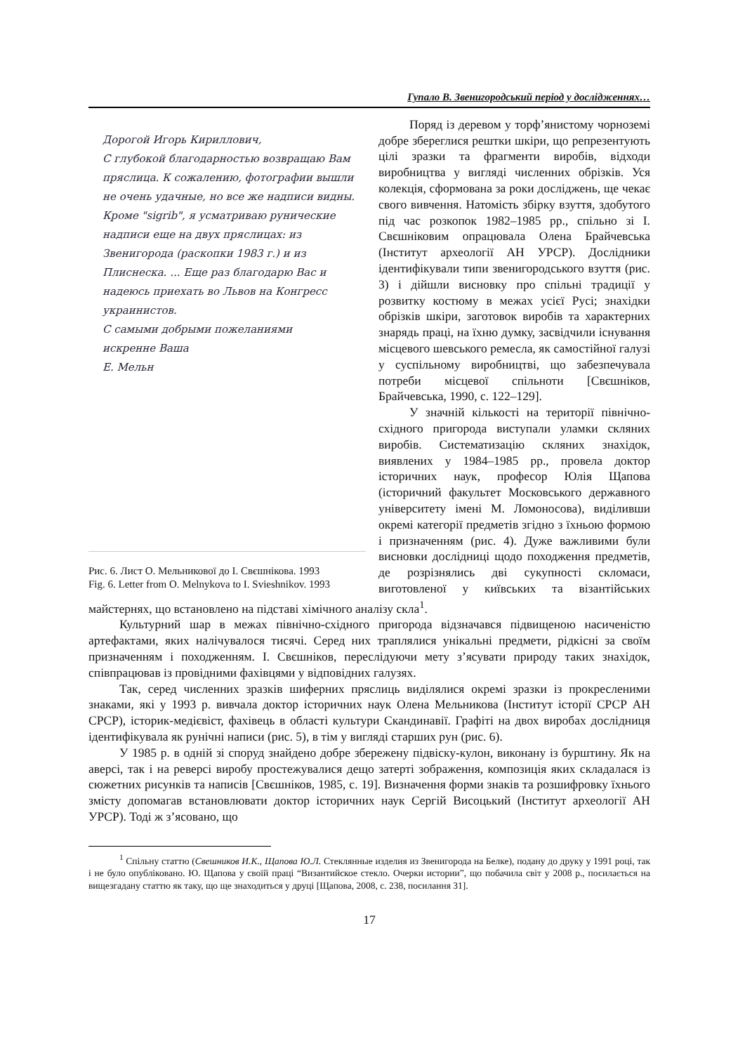Гупало В. Звенигородський період у дослідженнях…
Дорогой Игорь Кириллович,
С глубокой благодарностью возвращаю Вам пряслица. К сожалению, фотографии вышли не очень удачные, но все же надписи видны. Кроме "sigrib", я усматриваю рунические надписи еще на двух пряслицах: из Звенигорода (раскопки 1983 г.) и из Плиснеска. ... Еще раз благодарю Вас и надеюсь приехать во Львов на Конгресс украинистов.
С самыми добрыми пожеланиями
искренне Ваша
Е. Мельн
Рис. 6. Лист О. Мельникової до І. Свєшнікова. 1993
Fig. 6. Letter from O. Melnykova to I. Svieshnikov. 1993
Поряд із деревом у торф’янистому чорноземі добре збереглися рештки шкіри, що репрезентують цілі зразки та фрагменти виробів, відходи виробництва у вигляді численних обрізків. Уся колекція, сформована за роки досліджень, ще чекає свого вивчення. Натомість збірку взуття, здобутого під час розкопок 1982–1985 рр., спільно зі І. Свєшніковим опрацювала Олена Брайчевська (Інститут археології АН УРСР). Дослідники ідентифікували типи звенигородського взуття (рис. 3) і дійшли висновку про спільні традиції у розвитку костюму в межах усієї Русі; знахідки обрізків шкіри, заготовок виробів та характерних знарядь праці, на їхню думку, засвідчили існування місцевого шевського ремесла, як самостійної галузі у суспільному виробництві, що забезпечувала потреби місцевої спільноти [Свєшніков, Брайчевська, 1990, с. 122–129].
У значній кількості на території північно-східного пригорода виступали уламки скляних виробів. Систематизацію скляних знахідок, виявлених у 1984–1985 рр., провела доктор історичних наук, професор Юлія Щапова (історичний факультет Московського державного університету імені М. Ломоносова), виділивши окремі категорії предметів згідно з їхньою формою і призначенням (рис. 4). Дуже важливими були висновки дослідниці щодо походження предметів, де розрізнялись дві сукупності скломаси, виготовленої у київських та візантійських майстернях, що встановлено на підставі хімічного аналізу скла<sup>1</sup>.
Культурний шар в межах північно-східного пригорода відзначався підвищеною насиченістю артефактами, яких налічувалося тисячі. Серед них траплялися унікальні предмети, рідкісні за своїм призначенням і походженням. І. Свєшніков, переслідуючи мету з’ясувати природу таких знахідок, співпрацював із провідними фахівцями у відповідних галузях.
Так, серед численних зразків шиферних пряслиць виділялися окремі зразки із прокресленими знаками, які у 1993 р. вивчала доктор історичних наук Олена Мельникова (Інститут історії СРСР АН СРСР), історик-медієвіст, фахівець в області культури Скандинавії. Графіті на двох виробах дослідниця ідентифікувала як рунічні написи (рис. 5), в тім у вигляді старших рун (рис. 6).
У 1985 р. в одній зі споруд знайдено добре збережену підвіску-кулон, виконану із бурштину. Як на аверсі, так і на реверсі виробу простежувалися дещо затерті зображення, композиція яких складалася із сюжетних рисунків та написів [Свєшніков, 1985, с. 19]. Визначення форми знаків та розшифровку їхнього змісту допомагав встановлювати доктор історичних наук Сергій Висоцький (Інститут археології АН УРСР). Тоді ж з’ясовано, що
<sup>1</sup> Спільну статтю (Свешников И.К., Щапова Ю.Л. Стеклянные изделия из Звенигорода на Белке), подану до друку у 1991 році, так і не було опубліковано. Ю. Щапова у своїй праці “Византийское стекло. Очерки истории”, що побачила світ у 2008 р., посилається на вищезгадану статтю як таку, що ще знаходиться у друці [Щапова, 2008, с. 238, посилання 31].
17